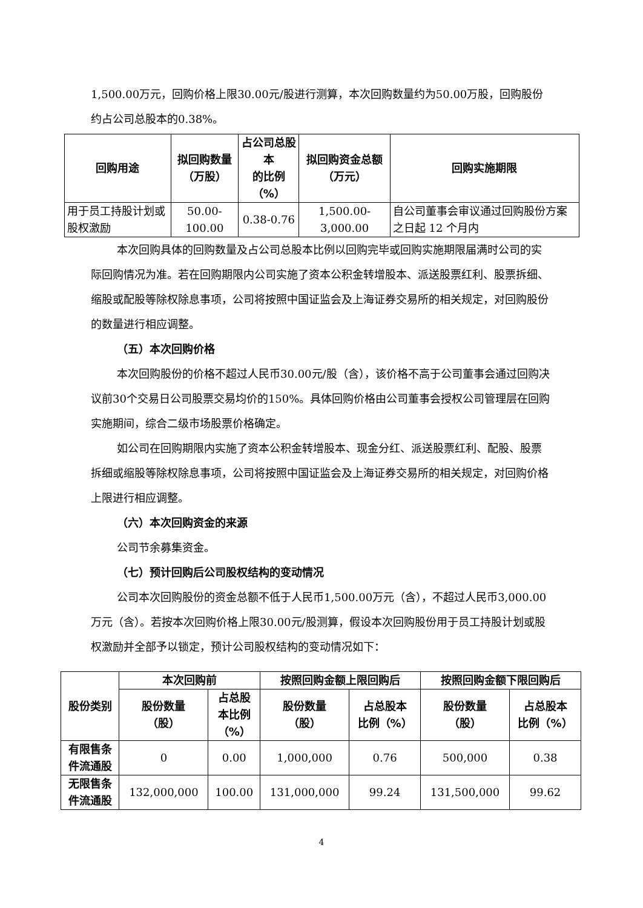1,500.00万元，回购价格上限30.00元/股进行测算，本次回购数量约为50.00万股，回购股份约占公司总股本的0.38%。
| 回购用途 | 拟回购数量 （万股） | 占公司总股本 的比例（%） | 拟回购资金总额 （万元） | 回购实施期限 |
| --- | --- | --- | --- | --- |
| 用于员工持股计划或股权激励 | 50.00-100.00 | 0.38-0.76 | 1,500.00-3,000.00 | 自公司董事会审议通过回购股份方案之日起 12 个月内 |
本次回购具体的回购数量及占公司总股本比例以回购完毕或回购实施期限届满时公司的实际回购情况为准。若在回购期限内公司实施了资本公积金转增股本、派送股票红利、股票拆细、缩股或配股等除权除息事项，公司将按照中国证监会及上海证券交易所的相关规定，对回购股份的数量进行相应调整。
（五）本次回购价格
本次回购股份的价格不超过人民币30.00元/股（含），该价格不高于公司董事会通过回购决议前30个交易日公司股票交易均价的150%。具体回购价格由公司董事会授权公司管理层在回购实施期间，综合二级市场股票价格确定。
如公司在回购期限内实施了资本公积金转增股本、现金分红、派送股票红利、配股、股票拆细或缩股等除权除息事项，公司将按照中国证监会及上海证券交易所的相关规定，对回购价格上限进行相应调整。
（六）本次回购资金的来源
公司节余募集资金。
（七）预计回购后公司股权结构的变动情况
公司本次回购股份的资金总额不低于人民币1,500.00万元（含），不超过人民币3,000.00万元（含）。若按本次回购价格上限30.00元/股测算，假设本次回购股份用于员工持股计划或股权激励并全部予以锁定，预计公司股权结构的变动情况如下：
| 股份类别 | 本次回购前 | | 按照回购金额上限回购后 | | 按照回购金额下限回购后 | |
| --- | --- | --- | --- | --- | --- | --- |
| | 股份数量 （股） | 占总股 本比例 （%） | 股份数量 （股） | 占总股本 比例（%） | 股份数量 （股） | 占总股本 比例（%） |
| 有限售条 件流通股 | 0 | 0.00 | 1,000,000 | 0.76 | 500,000 | 0.38 |
| 无限售条 件流通股 | 132,000,000 | 100.00 | 131,000,000 | 99.24 | 131,500,000 | 99.62 |
4